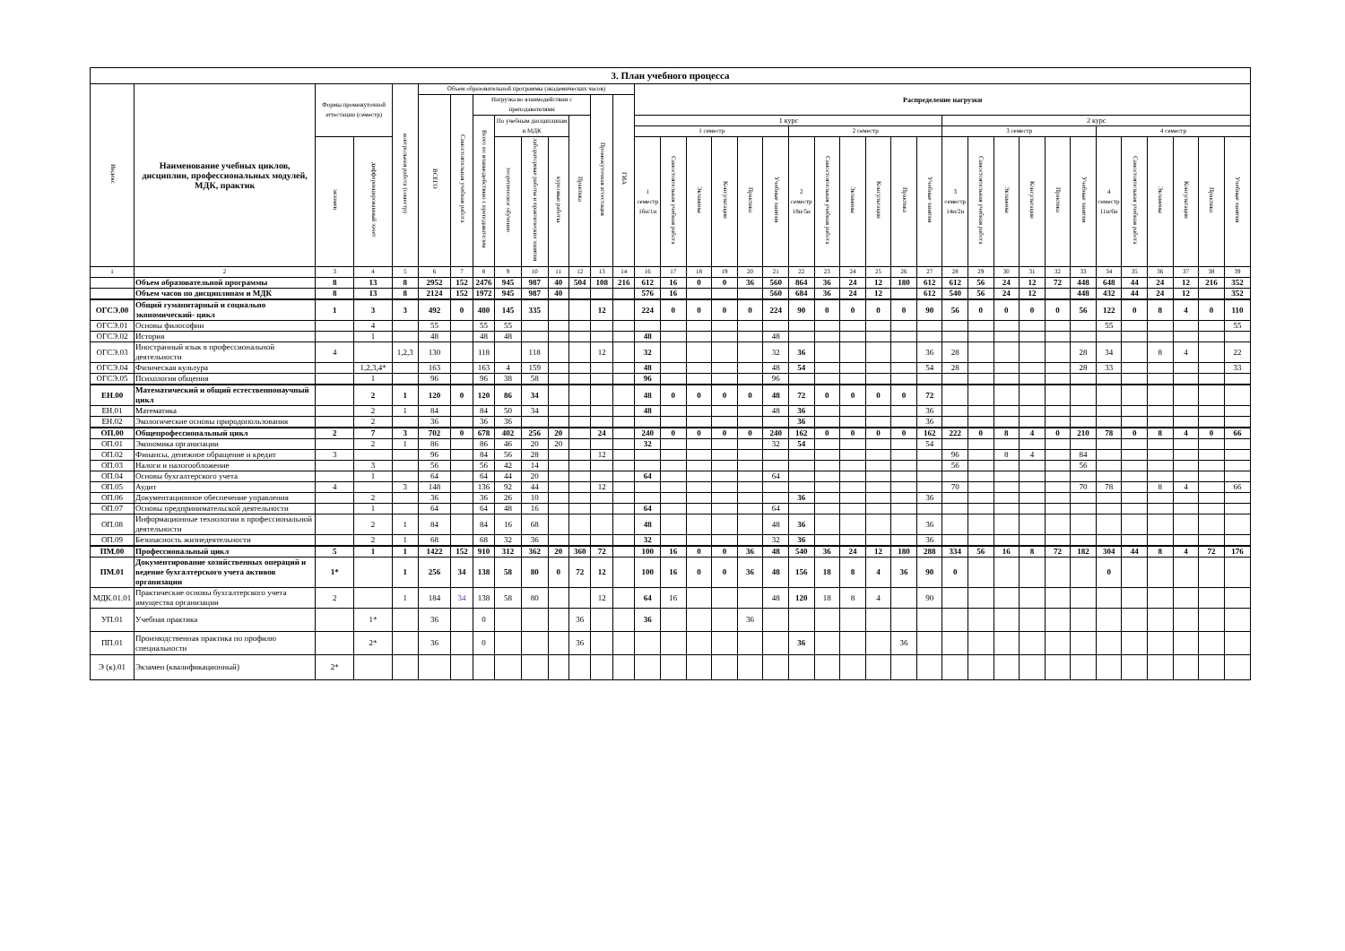| 3. План учебного процесса | | | | | | | | | | | | | | | | | | | | | | | | | | | | | | | | | | | | | |
| Индекс | Наименование учебных циклов, дисциплин, профессиональных модулей, МДК, практик | Формы промежуточной аттестации (семестр) | | контрольная работа (семестр) | Объем образовательной программы (академических часов) | | | | | | | | | Распределение нагрузки | | | | | | | | | | | | | | | | | | | | | | | |
| | | | | | ВСЕГО | Самостоятельная учебная работа | Нагрузка во взаимодействии с преподавателями | | | | | Промежуточная аттестация | ГИА | | | | | | | | | | | | | | | | | | | | | | | | |
| | | | | | | | Всего по взаимодействию с преподавателем | По учебным дисциплинам и МДК | | | Практика | | | 1 курс | | | | | | | | | | | | 2 курс | | | | | | | | | | | |
| | | | | | | | | | | | | | | 1 семестр | | | | | | 2 семестр | | | | | | 3 семестр | | | | | | 4 семестр | | | | | |
| | | экзамен | дифференцированный зачет | | | | | теоретическое обучение | лабораторные работы и практические занятия | курсовые работы | | | | 1 семестр 16н/1н | Самостоятельная учебная работа | Экзамены | Консультации | Практика | Учебные занятия | 2 семестр 18н/5н | Самостоятельная учебная работа | Экзамены | Консультации | Практика | Учебные занятия | 3 семестр 14н/2н | Самостоятельная учебная работа | Экзамены | Консультации | Практика | Учебные занятия | 4 семестр 11н/6н | Самостоятельная учебная работа | Экзамены | Консультации | Практика | Учебные занятия |
| 1 | 2 | 3 | 4 | 5 | 6 | 7 | 8 | 9 | 10 | 11 | 12 | 13 | 14 | 16 | 17 | 18 | 19 | 20 | 21 | 22 | 23 | 24 | 25 | 26 | 27 | 28 | 29 | 30 | 31 | 32 | 33 | 34 | 35 | 36 | 37 | 38 | 39 |
| | Объем образовательной программы | 8 | 13 | 8 | 2952 | 152 | 2476 | 945 | 987 | 40 | 504 | 108 | 216 | 612 | 16 | 0 | 0 | 36 | 560 | 864 | 36 | 24 | 12 | 180 | 612 | 612 | 56 | 24 | 12 | 72 | 448 | 648 | 44 | 24 | 12 | 216 | 352 |
| | Объем часов по дисциплинам и МДК | 8 | 13 | 8 | 2124 | 152 | 1972 | 945 | 987 | 40 | | | | 576 | 16 | | | | 560 | 684 | 36 | 24 | 12 | | 612 | 540 | 56 | 24 | 12 | | 448 | 432 | 44 | 24 | 12 | | 352 |
| ОГСЭ.00 | Общий гуманитарный и социально экономический- цикл | 1 | 3 | 3 | 492 | 0 | 480 | 145 | 335 | | | 12 | | 224 | 0 | 0 | 0 | 0 | 224 | 90 | 0 | 0 | 0 | 0 | 90 | 56 | 0 | 0 | 0 | 0 | 56 | 122 | 0 | 8 | 4 | 0 | 110 |
| ОГСЭ.01 | Основы философии | | 4 | | 55 | | 55 | 55 | | | | | | | | | | | | | | | | | | | | | | | | 55 | | | | | 55 |
| ОГСЭ.02 | История | | 1 | | 48 | | 48 | 48 | | | | | | 48 | | | | | 48 | | | | | | | | | | | | | | | | | | |
| ОГСЭ.03 | Иностранный язык в профессиональной деятельности | 4 | | 1,2,3 | 130 | | 118 | | 118 | | | 12 | | 32 | | | | | 32 | 36 | | | | | 36 | 28 | | | | | 28 | 34 | | 8 | 4 | | 22 |
| ОГСЭ.04 | Физическая культура | | 1,2,3,4* | | 163 | | 163 | 4 | 159 | | | | | 48 | | | | | 48 | 54 | | | | | 54 | 28 | | | | | 28 | 33 | | | | | 33 |
| ОГСЭ.05 | Психология общения | | 1 | | 96 | | 96 | 38 | 58 | | | | | 96 | | | | | 96 | | | | | | | | | | | | | | | | | | |
| ЕН.00 | Математический и общий естественнонаучный цикл | | 2 | 1 | 120 | 0 | 120 | 86 | 34 | | | | | 48 | 0 | 0 | 0 | 0 | 48 | 72 | 0 | 0 | 0 | 0 | 72 | | | | | | | | | | | | |
| ЕН.01 | Математика | | 2 | 1 | 84 | | 84 | 50 | 34 | | | | | 48 | | | | | 48 | 36 | | | | | 36 | | | | | | | | | | | | |
| ЕН.02 | Экологические основы природопользования | | 2 | | 36 | | 36 | 36 | | | | | | | | | | | | 36 | | | | | 36 | | | | | | | | | | | | |
| ОП.00 | Общепрофессиональный цикл | 2 | 7 | 3 | 702 | 0 | 678 | 402 | 256 | 20 | | 24 | | 240 | 0 | 0 | 0 | 0 | 240 | 162 | 0 | 0 | 0 | 0 | 162 | 222 | 0 | 8 | 4 | 0 | 210 | 78 | 0 | 8 | 4 | 0 | 66 |
| ОП.01 | Экономика организации | | 2 | 1 | 86 | | 86 | 46 | 20 | 20 | | | | 32 | | | | | 32 | 54 | | | | | 54 | | | | | | | | | | | | |
| ОП.02 | Финансы, денежное обращение и кредит | 3 | | | 96 | | 84 | 56 | 28 | | | 12 | | | | | | | | | | | | | | 96 | | 8 | 4 | | 84 | | | | | | |
| ОП.03 | Налоги и налогообложение | | 3 | | 56 | | 56 | 42 | 14 | | | | | | | | | | | | | | | | | 56 | | | | | 56 | | | | | | |
| ОП.04 | Основы бухгалтерского учета | | 1 | | 64 | | 64 | 44 | 20 | | | | | 64 | | | | | 64 | | | | | | | | | | | | | | | | | | |
| ОП.05 | Аудит | 4 | | 3 | 148 | | 136 | 92 | 44 | | | 12 | | | | | | | | | | | | | | 70 | | | | | 70 | 78 | | 8 | 4 | | 66 |
| ОП.06 | Документационное обеспечение управления | | 2 | | 36 | | 36 | 26 | 10 | | | | | | | | | | | 36 | | | | | 36 | | | | | | | | | | | | |
| ОП.07 | Основы предпринимательской деятельности | | 1 | | 64 | | 64 | 48 | 16 | | | | | 64 | | | | | 64 | | | | | | | | | | | | | | | | | | |
| ОП.08 | Информационные технологии в профессиональной деятельности | | 2 | 1 | 84 | | 84 | 16 | 68 | | | | | 48 | | | | | 48 | 36 | | | | | 36 | | | | | | | | | | | | |
| ОП.09 | Безопасность жизнедеятельности | | 2 | 1 | 68 | | 68 | 32 | 36 | | | | | 32 | | | | | 32 | 36 | | | | | 36 | | | | | | | | | | | | |
| ПМ.00 | Профессиональный цикл | 5 | 1 | 1 | 1422 | 152 | 910 | 312 | 362 | 20 | 360 | 72 | | 100 | 16 | 0 | 0 | 36 | 48 | 540 | 36 | 24 | 12 | 180 | 288 | 334 | 56 | 16 | 8 | 72 | 182 | 304 | 44 | 8 | 4 | 72 | 176 |
| ПМ.01 | Документирование хозяйственных операций и ведение бухгалтерского учета активов организации | 1* | | 1 | 256 | 34 | 138 | 58 | 80 | 0 | 72 | 12 | | 100 | 16 | 0 | 0 | 36 | 48 | 156 | 18 | 8 | 4 | 36 | 90 | 0 | | | | | | 0 | | | | | |
| МДК.01.01 | Практические основы бухгалтерского учета имущества организации | 2 | | 1 | 184 | 34 | 138 | 58 | 80 | | | 12 | | 64 | 16 | | | | 48 | 120 | 18 | 8 | 4 | | 90 | | | | | | | | | | | | |
| УП.01 | Учебная практика | | 1* | | 36 | | 0 | | | | 36 | | | 36 | | | | 36 | | | | | | | | | | | | | | | | | | | |
| ПП.01 | Производственная практика по профилю специальности | | 2* | | 36 | | 0 | | | | 36 | | | | | | | | | 36 | | | | 36 | | | | | | | | | | | | | |
| Э (к).01 | Экзамен (квалификационный) | 2* | | | | | | | | | | | | | | | | | | | | | | | | | | | | | | | | | | | |